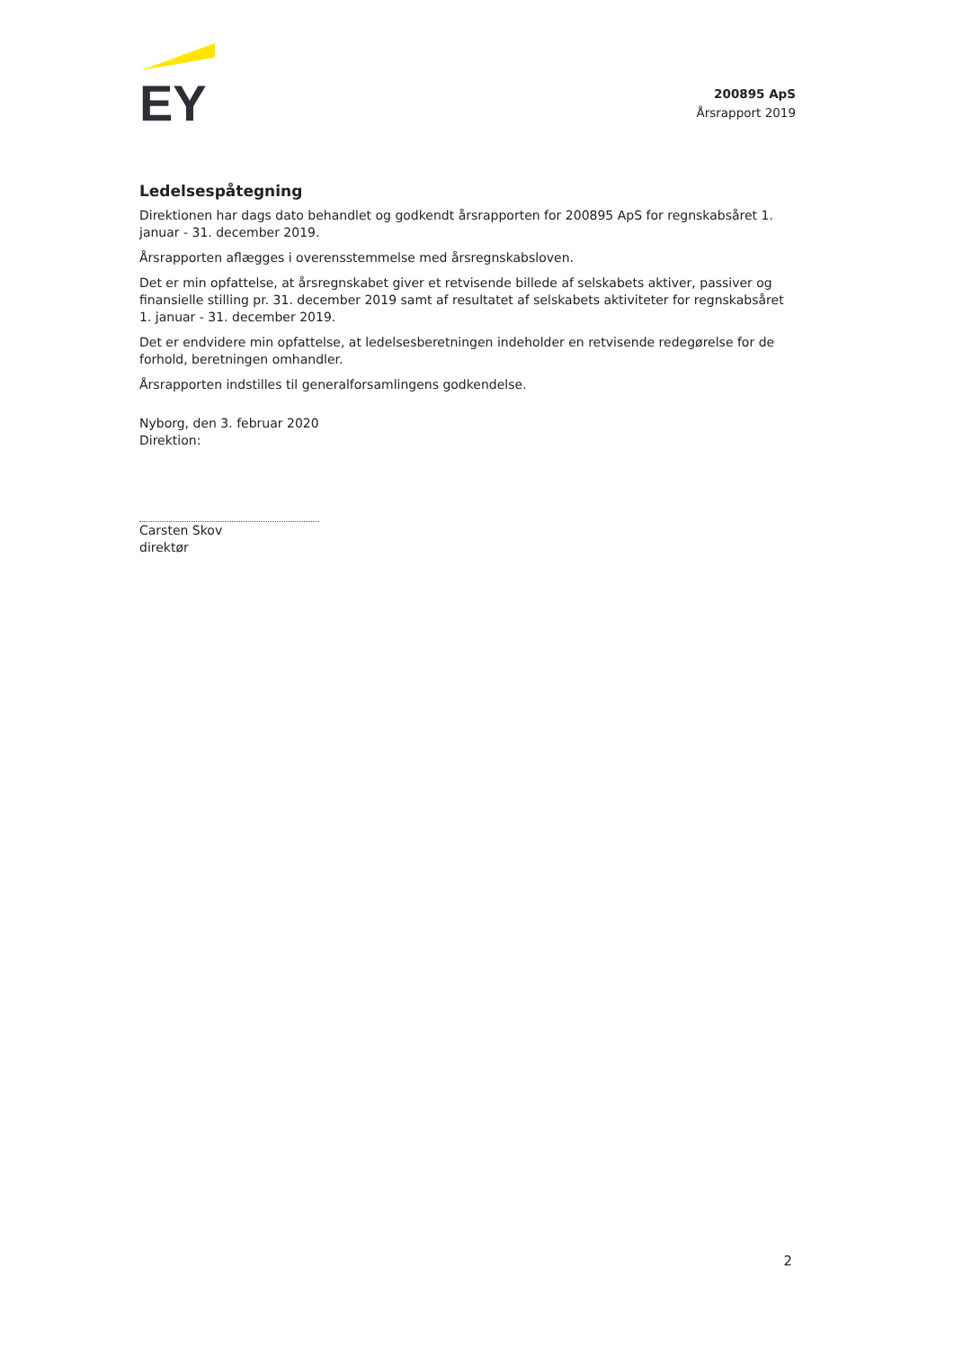EY
200895 ApS
Årsrapport 2019
Ledelsespåtegning
Direktionen har dags dato behandlet og godkendt årsrapporten for 200895 ApS for regnskabsåret 1. januar - 31. december 2019.
Årsrapporten aflægges i overensstemmelse med årsregnskabsloven.
Det er min opfattelse, at årsregnskabet giver et retvisende billede af selskabets aktiver, passiver og finansielle stilling pr. 31. december 2019 samt af resultatet af selskabets aktiviteter for regnskabsåret 1. januar - 31. december 2019.
Det er endvidere min opfattelse, at ledelsesberetningen indeholder en retvisende redegørelse for de forhold, beretningen omhandler.
Årsrapporten indstilles til generalforsamlingens godkendelse.
Nyborg, den 3. februar 2020
Direktion:
Carsten Skov
direktør
2